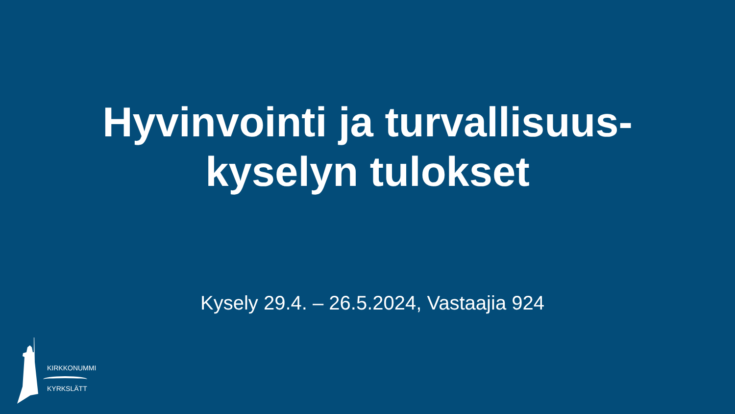Hyvinvointi ja turvallisuus-
kyselyn tulokset
Kysely 29.4. – 26.5.2024, Vastaajia 924
KIRKKONUMMI
KYRKSLÄTT